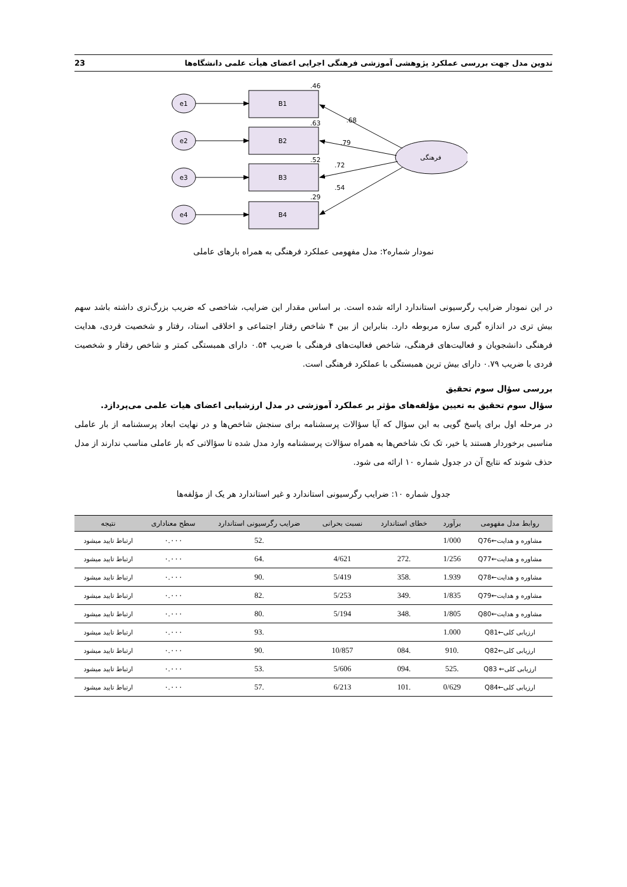تدوین مدل جهت بررسی عملکرد پژوهشی آموزشی فرهنگی اجرایی اعضای هیأت علمی دانشگاه‌ها 23
e1
e2
e3
e4
B1
B2
B3
B4
.46
.63
.52
.29
.68
.79
.72
.54
فرهنگی
نمودار شماره۲: مدل مفهومی عملکرد فرهنگی به همراه بارهای عاملی
در این نمودار ضرایب رگرسیونی استاندارد ارائه شده است. بر اساس مقدار این ضرایب، شاخصی که ضریب بزرگ‌تری داشته باشد سهم بیش تری در اندازه گیری سازه مربوطه دارد. بنابراین از بین ۴ شاخص رفتار اجتماعی و اخلاقی استاد، رفتار و شخصیت فردی، هدایت فرهنگی دانشجویان و فعالیت‌های فرهنگی، شاخص فعالیت‌های فرهنگی با ضریب ۰.۵۴ دارای همبستگی کمتر و شاخص رفتار و شخصیت فردی با ضریب ۰.۷۹ دارای بیش ترین همبستگی با عملکرد فرهنگی است.
بررسی سؤال سوم تحقیق
سؤال سوم تحقیق به تعیین مؤلفه‌های مؤثر بر عملکرد آموزشی در مدل ارزشیابی اعضای هیات علمی می‌پردازد.
در مرحله اول برای پاسخ گویی به این سؤال که آیا سؤالات پرسشنامه برای سنجش شاخص‌ها و در نهایت ابعاد پرسشنامه از بار عاملی مناسبی برخوردار هستند یا خیر، تک تک شاخص‌ها به همراه سؤالات پرسشنامه وارد مدل شده تا سؤالاتی که بار عاملی مناسب ندارند از مدل حذف شوند که نتایج آن در جدول شماره ۱۰ ارائه می شود.
جدول شماره ۱۰: ضرایب رگرسیونی استاندارد و غیر استاندارد هر یک از مؤلفه‌ها
| روابط مدل مفهومی | برآورد | خطای استاندارد | نسبت بحرانی | ضرایب رگرسیونی استاندارد | سطح معناداری | نتیجه |
| --- | --- | --- | --- | --- | --- | --- |
| مشاوره و هدایت←Q76 | 1/000 | | | .52 | ۰.۰۰۰ | ارتباط تایید میشود |
| مشاوره و هدایت←Q77 | 1/256 | .272 | 4/621 | .64 | ۰.۰۰۰ | ارتباط تایید میشود |
| مشاوره و هدایت←Q78 | 1.939 | .358 | 5/419 | .90 | ۰.۰۰۰ | ارتباط تایید میشود |
| مشاوره و هدایت←Q79 | 1/835 | .349 | 5/253 | .82 | ۰.۰۰۰ | ارتباط تایید میشود |
| مشاوره و هدایت←Q80 | 1/805 | .348 | 5/194 | .80 | ۰.۰۰۰ | ارتباط تایید میشود |
| ارزیابی کلی←Q81 | 1.000 | | | .93 | ۰.۰۰۰ | ارتباط تایید میشود |
| ارزیابی کلی←Q82 | .910 | .084 | 10/857 | .90 | ۰.۰۰۰ | ارتباط تایید میشود |
| ارزیابی کلی← Q83 | .525 | .094 | 5/606 | .53 | ۰.۰۰۰ | ارتباط تایید میشود |
| ارزیابی کلی←Q84 | 0/629 | .101 | 6/213 | .57 | ۰.۰۰۰ | ارتباط تایید میشود |